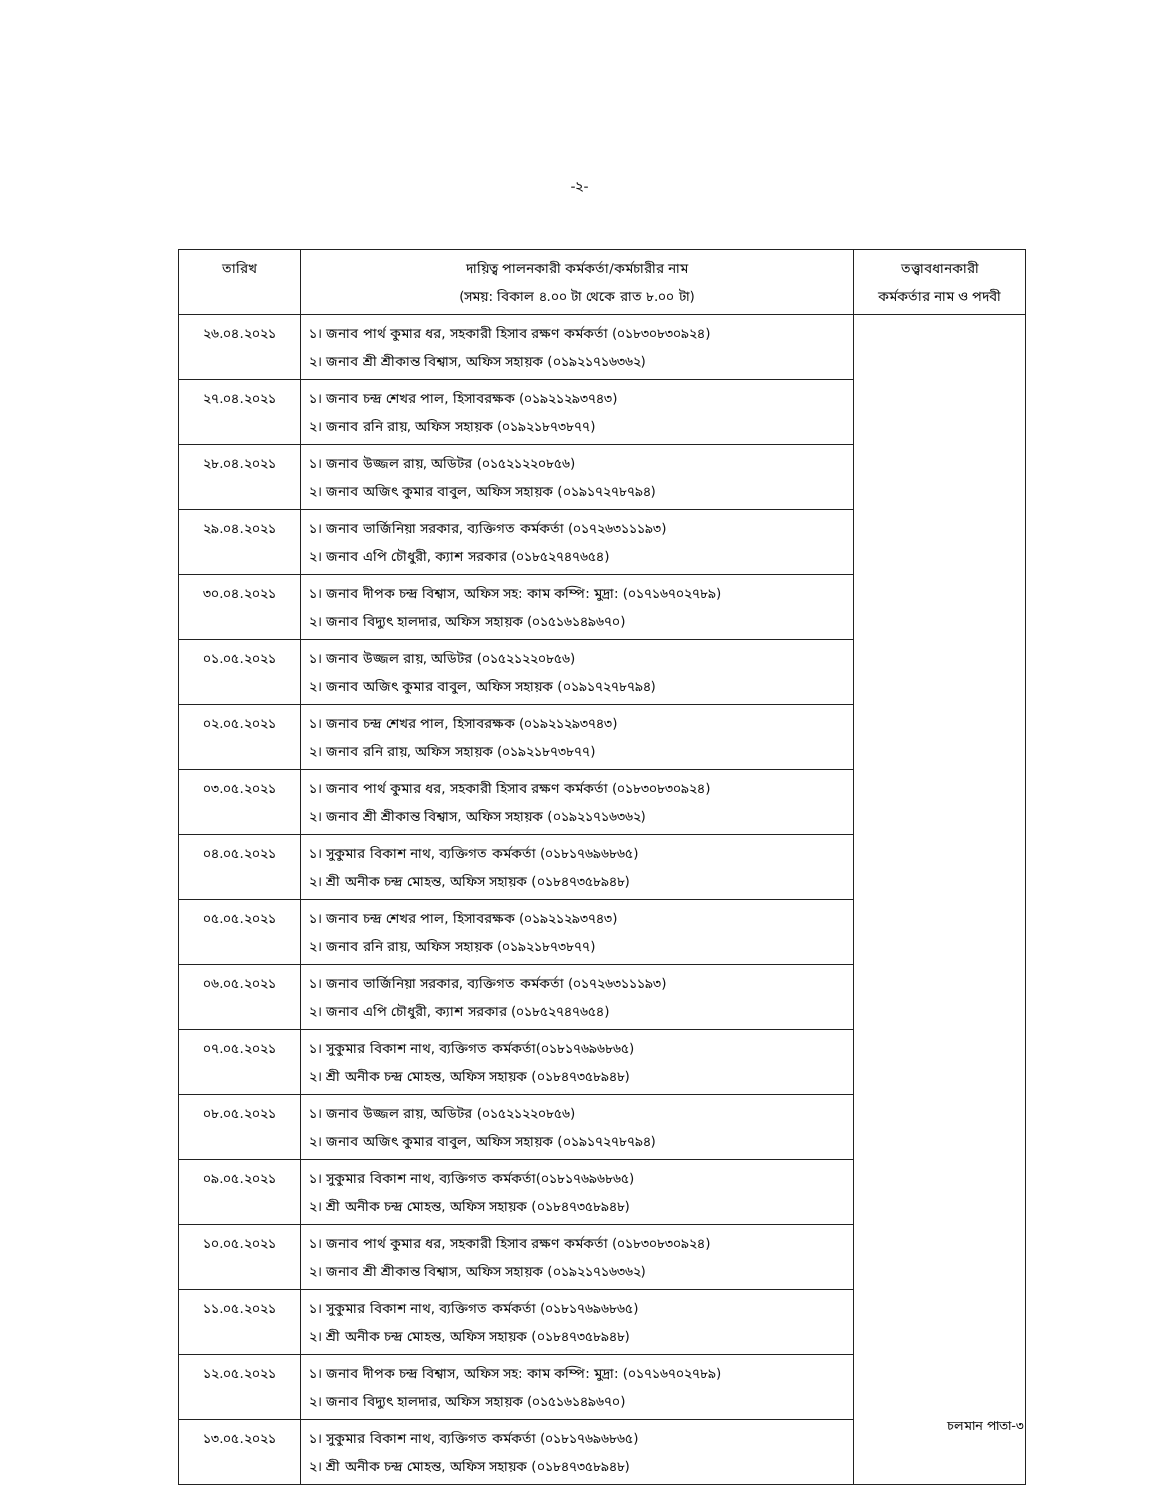-২-
| তারিখ | দায়িত্ব পালনকারী কর্মকর্তা/কর্মচারীর নাম (সময়: বিকাল ৪.০০ টা থেকে রাত ৮.০০ টা) | তত্ত্বাবধানকারী কর্মকর্তার নাম ও পদবী |
| --- | --- | --- |
| ২৬.০৪.২০২১ | ১। জনাব পার্থ কুমার ধর, সহকারী হিসাব রক্ষণ কর্মকর্তা (০১৮৩০৮৩০৯২৪) ২। জনাব শ্রী শ্রীকান্ত বিশ্বাস, অফিস সহায়ক (০১৯২১৭১৬৩৬২) | |
| ২৭.০৪.২০২১ | ১। জনাব চন্দ্র শেখর পাল, হিসাবরক্ষক (০১৯২১২৯৩৭৪৩) ২। জনাব রনি রায়, অফিস সহায়ক (০১৯২১৮৭৩৮৭৭) | |
| ২৮.০৪.২০২১ | ১। জনাব উজ্জল রায়, অডিটর (০১৫২১২২০৮৫৬) ২। জনাব অজিৎ কুমার বাবুল, অফিস সহায়ক (০১৯১৭২৭৮৭৯৪) | |
| ২৯.০৪.২০২১ | ১। জনাব ভার্জিনিয়া সরকার, ব্যক্তিগত কর্মকর্তা (০১৭২৬৩১১১৯৩) ২। জনাব এপি চৌধুরী, ক্যাশ সরকার (০১৮৫২৭৪৭৬৫৪) | |
| ৩০.০৪.২০২১ | ১। জনাব দীপক চন্দ্র বিশ্বাস, অফিস সহ: কাম কম্পি: মুদ্রা: (০১৭১৬৭০২৭৮৯) ২। জনাব বিদ্যুৎ হালদার, অফিস সহায়ক (০১৫১৬১৪৯৬৭০) | |
| ০১.০৫.২০২১ | ১। জনাব উজ্জল রায়, অডিটর (০১৫২১২২০৮৫৬) ২। জনাব অজিৎ কুমার বাবুল, অফিস সহায়ক (০১৯১৭২৭৮৭৯৪) | |
| ০২.০৫.২০২১ | ১। জনাব চন্দ্র শেখর পাল, হিসাবরক্ষক (০১৯২১২৯৩৭৪৩) ২। জনাব রনি রায়, অফিস সহায়ক (০১৯২১৮৭৩৮৭৭) | |
| ০৩.০৫.২০২১ | ১। জনাব পার্থ কুমার ধর, সহকারী হিসাব রক্ষণ কর্মকর্তা (০১৮৩০৮৩০৯২৪) ২। জনাব শ্রী শ্রীকান্ত বিশ্বাস, অফিস সহায়ক (০১৯২১৭১৬৩৬২) | |
| ০৪.০৫.২০২১ | ১। সুকুমার বিকাশ নাথ, ব্যক্তিগত কর্মকর্তা (০১৮১৭৬৯৬৮৬৫) ২। শ্রী অনীক চন্দ্র মোহন্ত, অফিস সহায়ক (০১৮৪৭৩৫৮৯৪৮) | |
| ০৫.০৫.২০২১ | ১। জনাব চন্দ্র শেখর পাল, হিসাবরক্ষক (০১৯২১২৯৩৭৪৩) ২। জনাব রনি রায়, অফিস সহায়ক (০১৯২১৮৭৩৮৭৭) | |
| ০৬.০৫.২০২১ | ১। জনাব ভার্জিনিয়া সরকার, ব্যক্তিগত কর্মকর্তা (০১৭২৬৩১১১৯৩) ২। জনাব এপি চৌধুরী, ক্যাশ সরকার (০১৮৫২৭৪৭৬৫৪) | |
| ০৭.০৫.২০২১ | ১। সুকুমার বিকাশ নাথ, ব্যক্তিগত কর্মকর্তা(০১৮১৭৬৯৬৮৬৫) ২। শ্রী অনীক চন্দ্র মোহন্ত, অফিস সহায়ক (০১৮৪৭৩৫৮৯৪৮) | |
| ০৮.০৫.২০২১ | ১। জনাব উজ্জল রায়, অডিটর (০১৫২১২২০৮৫৬) ২। জনাব অজিৎ কুমার বাবুল, অফিস সহায়ক (০১৯১৭২৭৮৭৯৪) | |
| ০৯.০৫.২০২১ | ১। সুকুমার বিকাশ নাথ, ব্যক্তিগত কর্মকর্তা(০১৮১৭৬৯৬৮৬৫) ২। শ্রী অনীক চন্দ্র মোহন্ত, অফিস সহায়ক (০১৮৪৭৩৫৮৯৪৮) | |
| ১০.০৫.২০২১ | ১। জনাব পার্থ কুমার ধর, সহকারী হিসাব রক্ষণ কর্মকর্তা (০১৮৩০৮৩০৯২৪) ২। জনাব শ্রী শ্রীকান্ত বিশ্বাস, অফিস সহায়ক (০১৯২১৭১৬৩৬২) | |
| ১১.০৫.২০২১ | ১। সুকুমার বিকাশ নাথ, ব্যক্তিগত কর্মকর্তা (০১৮১৭৬৯৬৮৬৫) ২। শ্রী অনীক চন্দ্র মোহন্ত, অফিস সহায়ক (০১৮৪৭৩৫৮৯৪৮) | |
| ১২.০৫.২০২১ | ১। জনাব দীপক চন্দ্র বিশ্বাস, অফিস সহ: কাম কম্পি: মুদ্রা: (০১৭১৬৭০২৭৮৯) ২। জনাব বিদ্যুৎ হালদার, অফিস সহায়ক (০১৫১৬১৪৯৬৭০) | |
| ১৩.০৫.২০২১ | ১। সুকুমার বিকাশ নাথ, ব্যক্তিগত কর্মকর্তা (০১৮১৭৬৯৬৮৬৫) ২। শ্রী অনীক চন্দ্র মোহন্ত, অফিস সহায়ক (০১৮৪৭৩৫৮৯৪৮) | |
চলমান পাতা-৩